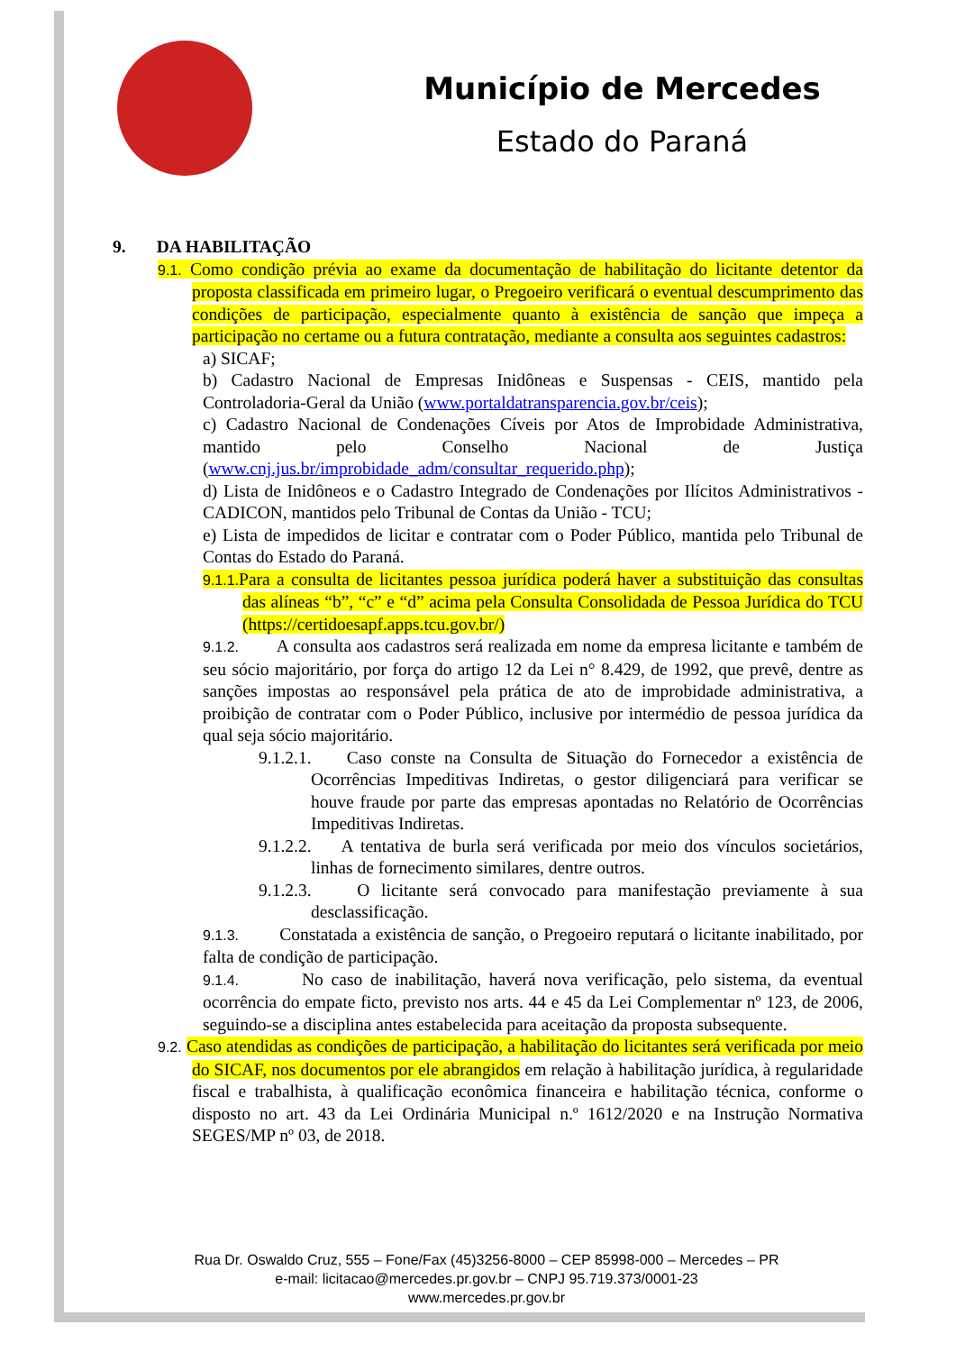Município de Mercedes
Estado do Paraná
9. DA HABILITAÇÃO
9.1. Como condição prévia ao exame da documentação de habilitação do licitante detentor da proposta classificada em primeiro lugar, o Pregoeiro verificará o eventual descumprimento das condições de participação, especialmente quanto à existência de sanção que impeça a participação no certame ou a futura contratação, mediante a consulta aos seguintes cadastros:
a) SICAF;
b) Cadastro Nacional de Empresas Inidôneas e Suspensas - CEIS, mantido pela Controladoria-Geral da União (www.portaldatransparencia.gov.br/ceis);
c) Cadastro Nacional de Condenações Cíveis por Atos de Improbidade Administrativa, mantido pelo Conselho Nacional de Justiça (www.cnj.jus.br/improbidade_adm/consultar_requerido.php);
d) Lista de Inidôneos e o Cadastro Integrado de Condenações por Ilícitos Administrativos - CADICON, mantidos pelo Tribunal de Contas da União - TCU;
e) Lista de impedidos de licitar e contratar com o Poder Público, mantida pelo Tribunal de Contas do Estado do Paraná.
9.1.1. Para a consulta de licitantes pessoa jurídica poderá haver a substituição das consultas das alíneas “b”, “c” e “d” acima pela Consulta Consolidada de Pessoa Jurídica do TCU (https://certidoesapf.apps.tcu.gov.br/)
9.1.2. A consulta aos cadastros será realizada em nome da empresa licitante e também de seu sócio majoritário, por força do artigo 12 da Lei n° 8.429, de 1992, que prevê, dentre as sanções impostas ao responsável pela prática de ato de improbidade administrativa, a proibição de contratar com o Poder Público, inclusive por intermédio de pessoa jurídica da qual seja sócio majoritário.
9.1.2.1. Caso conste na Consulta de Situação do Fornecedor a existência de Ocorrências Impeditivas Indiretas, o gestor diligenciará para verificar se houve fraude por parte das empresas apontadas no Relatório de Ocorrências Impeditivas Indiretas.
9.1.2.2. A tentativa de burla será verificada por meio dos vínculos societários, linhas de fornecimento similares, dentre outros.
9.1.2.3. O licitante será convocado para manifestação previamente à sua desclassificação.
9.1.3. Constatada a existência de sanção, o Pregoeiro reputará o licitante inabilitado, por falta de condição de participação.
9.1.4. No caso de inabilitação, haverá nova verificação, pelo sistema, da eventual ocorrência do empate ficto, previsto nos arts. 44 e 45 da Lei Complementar nº 123, de 2006, seguindo-se a disciplina antes estabelecida para aceitação da proposta subsequente.
9.2. Caso atendidas as condições de participação, a habilitação do licitantes será verificada por meio do SICAF, nos documentos por ele abrangidos em relação à habilitação jurídica, à regularidade fiscal e trabalhista, à qualificação econômica financeira e habilitação técnica, conforme o disposto no art. 43 da Lei Ordinária Municipal n.º 1612/2020 e na Instrução Normativa SEGES/MP nº 03, de 2018.
Rua Dr. Oswaldo Cruz, 555 – Fone/Fax (45)3256-8000 – CEP 85998-000 – Mercedes – PR
e-mail: licitacao@mercedes.pr.gov.br – CNPJ 95.719.373/0001-23
www.mercedes.pr.gov.br